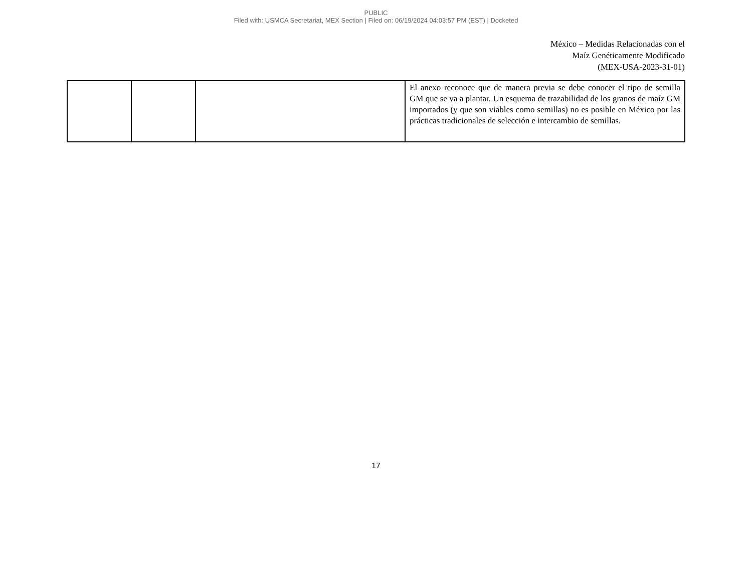PUBLIC
Filed with: USMCA Secretariat, MEX Section | Filed on: 06/19/2024 04:03:57 PM (EST) | Docketed
México – Medidas Relacionadas con el
Maíz Genéticamente Modificado
(MEX-USA-2023-31-01)
| | | | El anexo reconoce que de manera previa se debe conocer el tipo de semilla GM que se va a plantar. Un esquema de trazabilidad de los granos de maíz GM importados (y que son viables como semillas) no es posible en México por las prácticas tradicionales de selección e intercambio de semillas. |
17